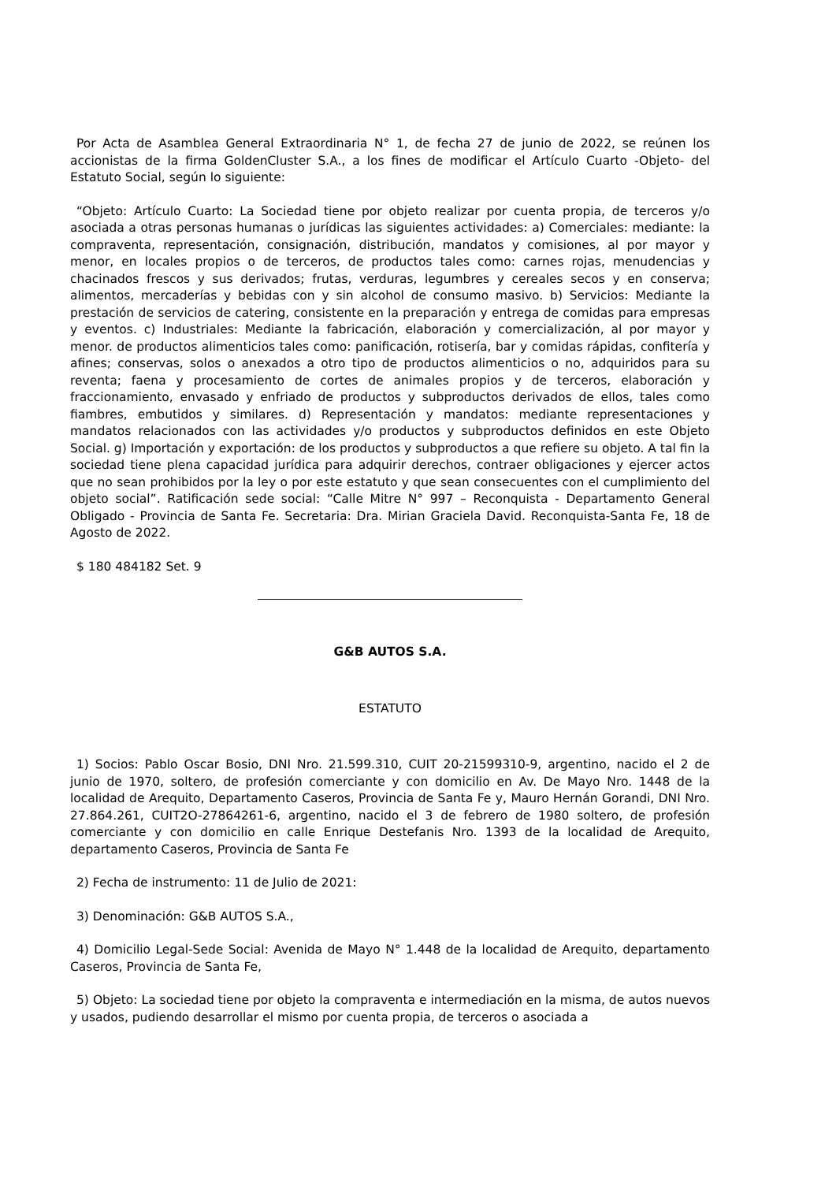Por Acta de Asamblea General Extraordinaria N° 1, de fecha 27 de junio de 2022, se reúnen los accionistas de la firma GoldenCluster S.A., a los fines de modificar el Artículo Cuarto -Objeto- del Estatuto Social, según lo siguiente:
“Objeto: Artículo Cuarto: La Sociedad tiene por objeto realizar por cuenta propia, de terceros y/o asociada a otras personas humanas o jurídicas las siguientes actividades: a) Comerciales: mediante: la compraventa, representación, consignación, distribución, mandatos y comisiones, al por mayor y menor, en locales propios o de terceros, de productos tales como: carnes rojas, menudencias y chacinados frescos y sus derivados; frutas, verduras, legumbres y cereales secos y en conserva; alimentos, mercaderías y bebidas con y sin alcohol de consumo masivo. b) Servicios: Mediante la prestación de servicios de catering, consistente en la preparación y entrega de comidas para empresas y eventos. c) Industriales: Mediante la fabricación, elaboración y comercialización, al por mayor y menor. de productos alimenticios tales como: panificación, rotisería, bar y comidas rápidas, confitería y afines; conservas, solos o anexados a otro tipo de productos alimenticios o no, adquiridos para su reventa; faena y procesamiento de cortes de animales propios y de terceros, elaboración y fraccionamiento, envasado y enfriado de productos y subproductos derivados de ellos, tales como fiambres, embutidos y similares. d) Representación y mandatos: mediante representaciones y mandatos relacionados con las actividades y/o productos y subproductos definidos en este Objeto Social. g) Importación y exportación: de los productos y subproductos a que refiere su objeto. A tal fin la sociedad tiene plena capacidad jurídica para adquirir derechos, contraer obligaciones y ejercer actos que no sean prohibidos por la ley o por este estatuto y que sean consecuentes con el cumplimiento del objeto social”. Ratificación sede social: “Calle Mitre N° 997 – Reconquista - Departamento General Obligado - Provincia de Santa Fe. Secretaria: Dra. Mirian Graciela David. Reconquista-Santa Fe, 18 de Agosto de 2022.
$ 180 484182 Set. 9
G&B AUTOS S.A.
ESTATUTO
1) Socios: Pablo Oscar Bosio, DNI Nro. 21.599.310, CUIT 20-21599310-9, argentino, nacido el 2 de junio de 1970, soltero, de profesión comerciante y con domicilio en Av. De Mayo Nro. 1448 de la localidad de Arequito, Departamento Caseros, Provincia de Santa Fe y, Mauro Hernán Gorandi, DNI Nro. 27.864.261, CUIT2O-27864261-6, argentino, nacido el 3 de febrero de 1980 soltero, de profesión comerciante y con domicilio en calle Enrique Destefanis Nro. 1393 de la localidad de Arequito, departamento Caseros, Provincia de Santa Fe
2) Fecha de instrumento: 11 de Julio de 2021:
3) Denominación: G&B AUTOS S.A.,
4) Domicilio Legal-Sede Social: Avenida de Mayo N° 1.448 de la localidad de Arequito, departamento Caseros, Provincia de Santa Fe,
5) Objeto: La sociedad tiene por objeto la compraventa e intermediación en la misma, de autos nuevos y usados, pudiendo desarrollar el mismo por cuenta propia, de terceros o asociada a